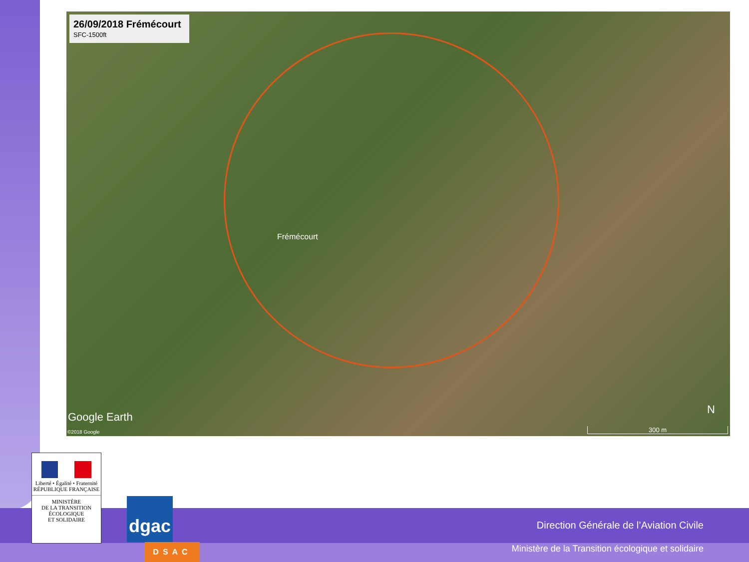26/09/2018 Frémécourt
SFC-1500ft
Frémécourt
Google Earth
©2018 Google
N
300 m
Liberté • Égalité • Fraternité
RÉPUBLIQUE FRANÇAISE
MINISTÈRE
DE LA TRANSITION
ÉCOLOGIQUE
ET SOLIDAIRE
dgac
DSAC
Direction Générale de l’Aviation Civile
Ministère de la Transition écologique et solidaire